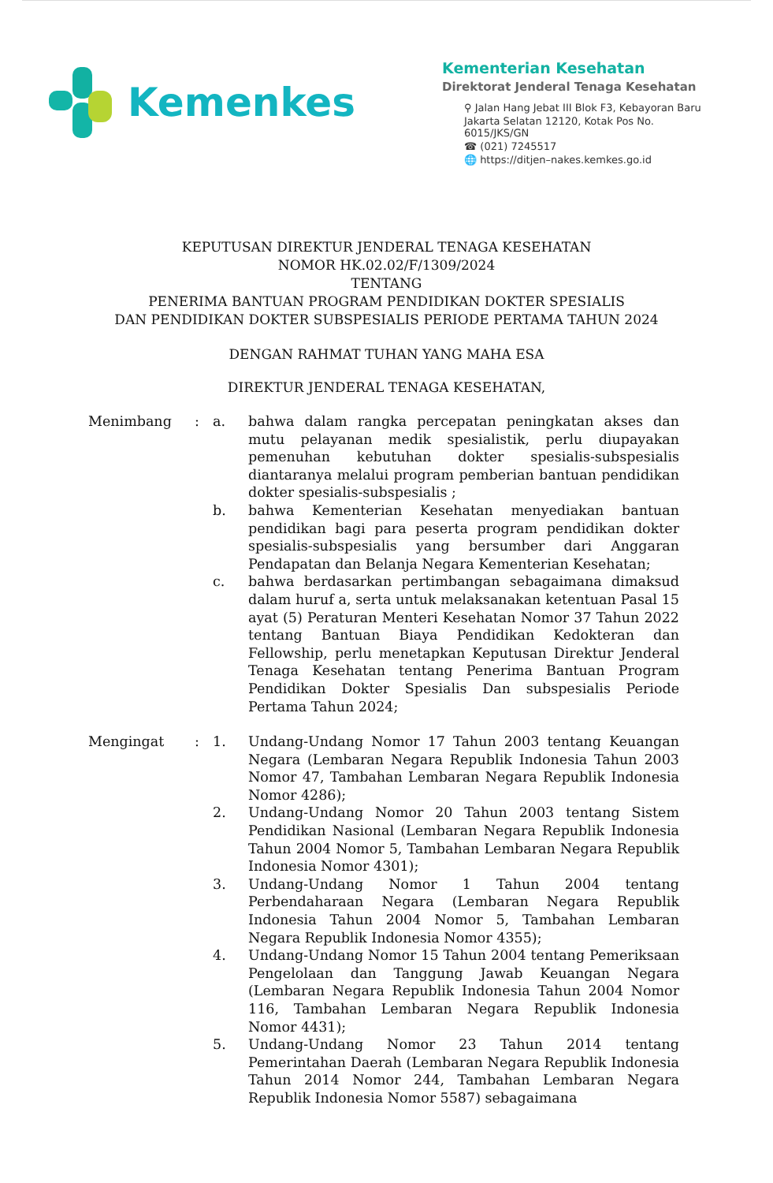Kemenkes
Kementerian Kesehatan
Direktorat Jenderal Tenaga Kesehatan
⚲ Jalan Hang Jebat III Blok F3, Kebayoran Baru
Jakarta Selatan 12120, Kotak Pos No. 6015/JKS/GN
☎ (021) 7245517
🌐 https://ditjen–nakes.kemkes.go.id
KEPUTUSAN DIREKTUR JENDERAL TENAGA KESEHATAN
NOMOR HK.02.02/F/1309/2024
TENTANG
PENERIMA BANTUAN PROGRAM PENDIDIKAN DOKTER SPESIALIS
DAN PENDIDIKAN DOKTER SUBSPESIALIS PERIODE PERTAMA TAHUN 2024
DENGAN RAHMAT TUHAN YANG MAHA ESA
DIREKTUR JENDERAL TENAGA KESEHATAN,
| Menimbang | : | a. | bahwa dalam rangka percepatan peningkatan akses dan mutu pelayanan medik spesialistik, perlu diupayakan pemenuhan kebutuhan dokter spesialis-subspesialis diantaranya melalui program pemberian bantuan pendidikan dokter spesialis-subspesialis ; |
| | | b. | bahwa Kementerian Kesehatan menyediakan bantuan pendidikan bagi para peserta program pendidikan dokter spesialis-subspesialis yang bersumber dari Anggaran Pendapatan dan Belanja Negara Kementerian Kesehatan; |
| | | c. | bahwa berdasarkan pertimbangan sebagaimana dimaksud dalam huruf a, serta untuk melaksanakan ketentuan Pasal 15 ayat (5) Peraturan Menteri Kesehatan Nomor 37 Tahun 2022 tentang Bantuan Biaya Pendidikan Kedokteran dan Fellowship, perlu menetapkan Keputusan Direktur Jenderal Tenaga Kesehatan tentang Penerima Bantuan Program Pendidikan Dokter Spesialis Dan subspesialis Periode Pertama Tahun 2024; |
| Mengingat | : | 1. | Undang-Undang Nomor 17 Tahun 2003 tentang Keuangan Negara (Lembaran Negara Republik Indonesia Tahun 2003 Nomor 47, Tambahan Lembaran Negara Republik Indonesia Nomor 4286); |
| | | 2. | Undang-Undang Nomor 20 Tahun 2003 tentang Sistem Pendidikan Nasional (Lembaran Negara Republik Indonesia Tahun 2004 Nomor 5, Tambahan Lembaran Negara Republik Indonesia Nomor 4301); |
| | | 3. | Undang-Undang Nomor 1 Tahun 2004 tentang Perbendaharaan Negara (Lembaran Negara Republik Indonesia Tahun 2004 Nomor 5, Tambahan Lembaran Negara Republik Indonesia Nomor 4355); |
| | | 4. | Undang-Undang Nomor 15 Tahun 2004 tentang Pemeriksaan Pengelolaan dan Tanggung Jawab Keuangan Negara (Lembaran Negara Republik Indonesia Tahun 2004 Nomor 116, Tambahan Lembaran Negara Republik Indonesia Nomor 4431); |
| | | 5. | Undang-Undang Nomor 23 Tahun 2014 tentang Pemerintahan Daerah (Lembaran Negara Republik Indonesia Tahun 2014 Nomor 244, Tambahan Lembaran Negara Republik Indonesia Nomor 5587) sebagaimana |